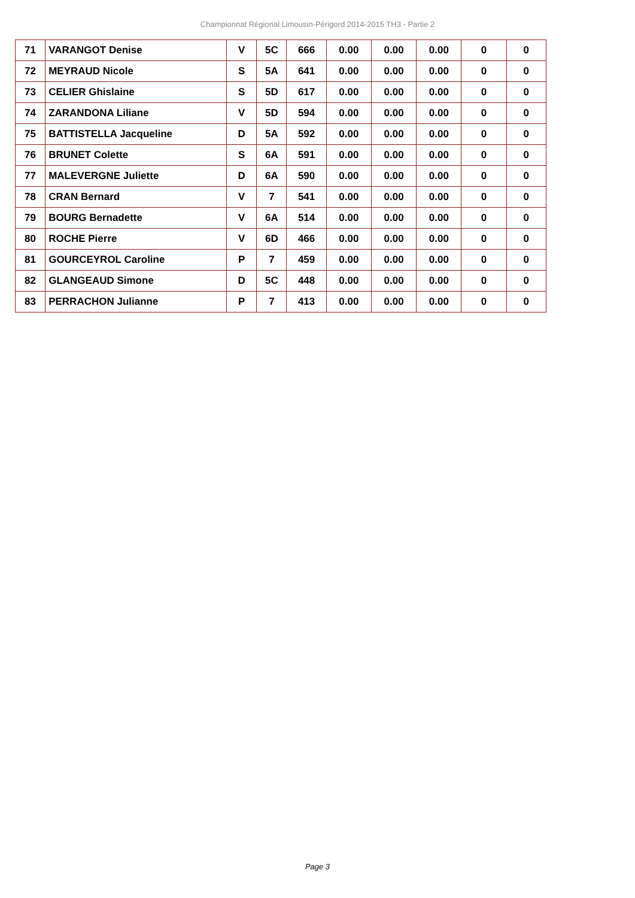Championnat Régional Limousin-Périgord 2014-2015 TH3 - Partie 2
| 71 | VARANGOT Denise | V | 5C | 666 | 0.00 | 0.00 | 0.00 | 0 | 0 |
| 72 | MEYRAUD Nicole | S | 5A | 641 | 0.00 | 0.00 | 0.00 | 0 | 0 |
| 73 | CELIER Ghislaine | S | 5D | 617 | 0.00 | 0.00 | 0.00 | 0 | 0 |
| 74 | ZARANDONA Liliane | V | 5D | 594 | 0.00 | 0.00 | 0.00 | 0 | 0 |
| 75 | BATTISTELLA Jacqueline | D | 5A | 592 | 0.00 | 0.00 | 0.00 | 0 | 0 |
| 76 | BRUNET Colette | S | 6A | 591 | 0.00 | 0.00 | 0.00 | 0 | 0 |
| 77 | MALEVERGNE Juliette | D | 6A | 590 | 0.00 | 0.00 | 0.00 | 0 | 0 |
| 78 | CRAN Bernard | V | 7 | 541 | 0.00 | 0.00 | 0.00 | 0 | 0 |
| 79 | BOURG Bernadette | V | 6A | 514 | 0.00 | 0.00 | 0.00 | 0 | 0 |
| 80 | ROCHE Pierre | V | 6D | 466 | 0.00 | 0.00 | 0.00 | 0 | 0 |
| 81 | GOURCEYROL Caroline | P | 7 | 459 | 0.00 | 0.00 | 0.00 | 0 | 0 |
| 82 | GLANGEAUD Simone | D | 5C | 448 | 0.00 | 0.00 | 0.00 | 0 | 0 |
| 83 | PERRACHON Julianne | P | 7 | 413 | 0.00 | 0.00 | 0.00 | 0 | 0 |
Page 3